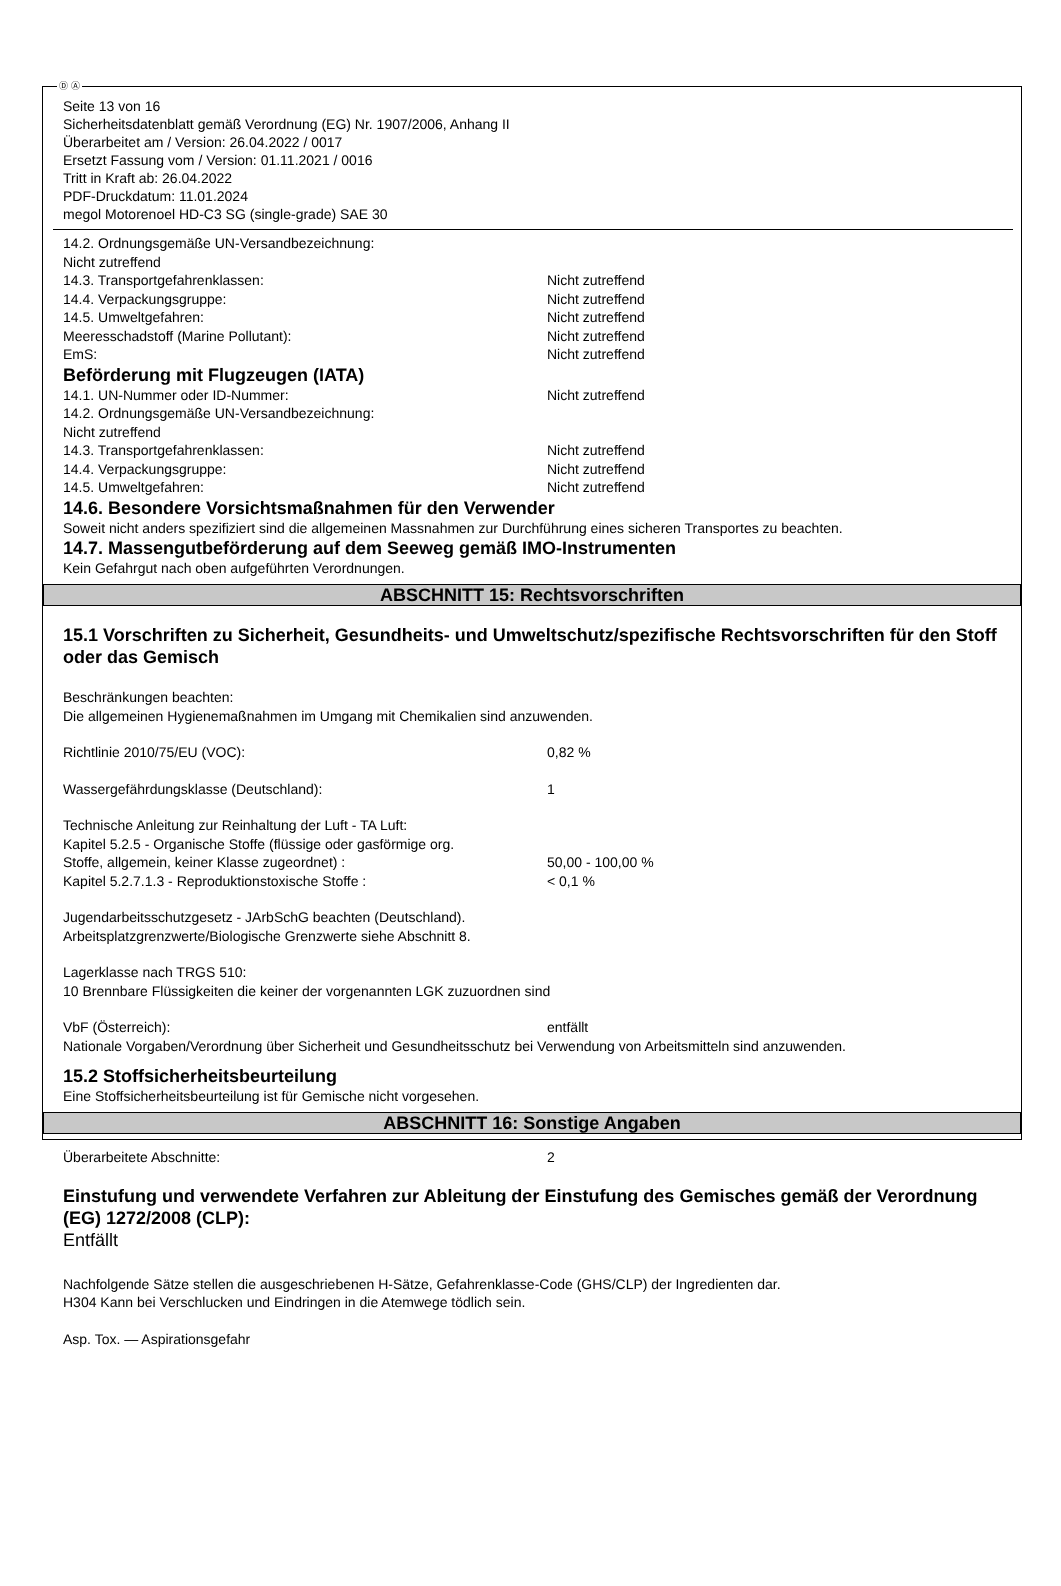Ⓓ Ⓐ
Seite 13 von 16
Sicherheitsdatenblatt gemäß Verordnung (EG) Nr. 1907/2006, Anhang II
Überarbeitet am / Version: 26.04.2022 / 0017
Ersetzt Fassung vom / Version: 01.11.2021 / 0016
Tritt in Kraft ab: 26.04.2022
PDF-Druckdatum: 11.01.2024
megol Motorenoel HD-C3 SG (single-grade) SAE 30
14.2. Ordnungsgemäße UN-Versandbezeichnung:
Nicht zutreffend
14.3. Transportgefahrenklassen: Nicht zutreffend
14.4. Verpackungsgruppe: Nicht zutreffend
14.5. Umweltgefahren: Nicht zutreffend
Meeresschadstoff (Marine Pollutant): Nicht zutreffend
EmS: Nicht zutreffend
Beförderung mit Flugzeugen (IATA)
14.1. UN-Nummer oder ID-Nummer: Nicht zutreffend
14.2. Ordnungsgemäße UN-Versandbezeichnung:
Nicht zutreffend
14.3. Transportgefahrenklassen: Nicht zutreffend
14.4. Verpackungsgruppe: Nicht zutreffend
14.5. Umweltgefahren: Nicht zutreffend
14.6. Besondere Vorsichtsmaßnahmen für den Verwender
Soweit nicht anders spezifiziert sind die allgemeinen Massnahmen zur Durchführung eines sicheren Transportes zu beachten.
14.7. Massengutbeförderung auf dem Seeweg gemäß IMO-Instrumenten
Kein Gefahrgut nach oben aufgeführten Verordnungen.
ABSCHNITT 15: Rechtsvorschriften
15.1 Vorschriften zu Sicherheit, Gesundheits- und Umweltschutz/spezifische Rechtsvorschriften für den Stoff oder das Gemisch
Beschränkungen beachten:
Die allgemeinen Hygienemaßnahmen im Umgang mit Chemikalien sind anzuwenden.
Richtlinie 2010/75/EU (VOC): 0,82 %
Wassergefährdungsklasse (Deutschland): 1
Technische Anleitung zur Reinhaltung der Luft - TA Luft:
Kapitel 5.2.5 - Organische Stoffe (flüssige oder gasförmige org.
Stoffe, allgemein, keiner Klasse zugeordnet) : 50,00 - 100,00 %
Kapitel 5.2.7.1.3 - Reproduktionstoxische Stoffe : < 0,1 %
Jugendarbeitsschutzgesetz - JArbSchG beachten (Deutschland).
Arbeitsplatzgrenzwerte/Biologische Grenzwerte siehe Abschnitt 8.
Lagerklasse nach TRGS 510:
10 Brennbare Flüssigkeiten die keiner der vorgenannten LGK zuzuordnen sind
VbF (Österreich): entfällt
Nationale Vorgaben/Verordnung über Sicherheit und Gesundheitsschutz bei Verwendung von Arbeitsmitteln sind anzuwenden.
15.2 Stoffsicherheitsbeurteilung
Eine Stoffsicherheitsbeurteilung ist für Gemische nicht vorgesehen.
ABSCHNITT 16: Sonstige Angaben
Überarbeitete Abschnitte: 2
Einstufung und verwendete Verfahren zur Ableitung der Einstufung des Gemisches gemäß der Verordnung (EG) 1272/2008 (CLP):
Entfällt
Nachfolgende Sätze stellen die ausgeschriebenen H-Sätze, Gefahrenklasse-Code (GHS/CLP) der Ingredienten dar.
H304 Kann bei Verschlucken und Eindringen in die Atemwege tödlich sein.
Asp. Tox. — Aspirationsgefahr